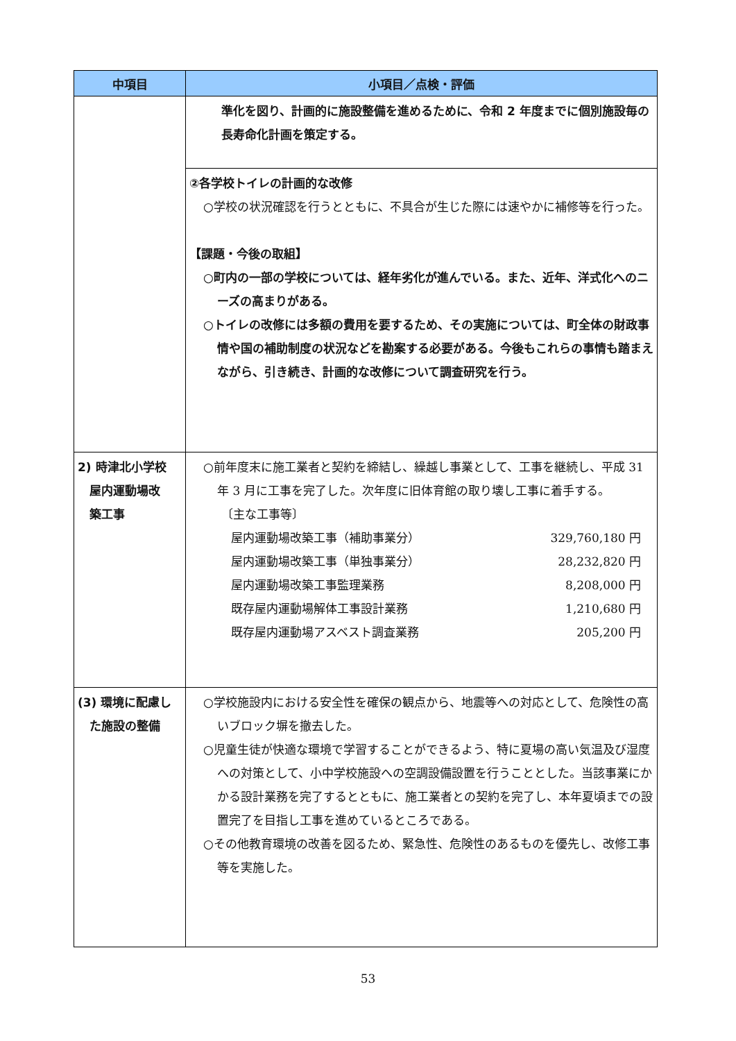| 中項目 | 小項目／点検・評価 |
| --- | --- |
| | 準化を図り、計画的に施設整備を進めるために、令和 2 年度までに個別施設毎の長寿命化計画を策定する。 |
| | ②各学校トイレの計画的な改修 ○学校の状況確認を行うとともに、不具合が生じた際には速やかに補修等を行った。 【課題・今後の取組】 ○町内の一部の学校については、経年劣化が進んでいる。また、近年、洋式化へのニーズの高まりがある。 ○トイレの改修には多額の費用を要するため、その実施については、町全体の財政事情や国の補助制度の状況などを勘案する必要がある。今後もこれらの事情も踏まえながら、引き続き、計画的な改修について調査研究を行う。 |
| 2) 時津北小学校 屋内運動場改 築工事 | ○前年度末に施工業者と契約を締結し、繰越し事業として、工事を継続し、平成 31 年 3 月に工事を完了した。次年度に旧体育館の取り壊し工事に着手する。 〔主な工事等〕 屋内運動場改築工事（補助事業分） 329,760,180 円 屋内運動場改築工事（単独事業分） 28,232,820 円 屋内運動場改築工事監理業務 8,208,000 円 既存屋内運動場解体工事設計業務 1,210,680 円 既存屋内運動場アスベスト調査業務 205,200 円 |
| (3) 環境に配慮し た施設の整備 | ○学校施設内における安全性を確保の観点から、地震等への対応として、危険性の高いブロック塀を撤去した。 ○児童生徒が快適な環境で学習することができるよう、特に夏場の高い気温及び湿度への対策として、小中学校施設への空調設備設置を行うこととした。当該事業にかかる設計業務を完了するとともに、施工業者との契約を完了し、本年夏頃までの設置完了を目指し工事を進めているところである。 ○その他教育環境の改善を図るため、緊急性、危険性のあるものを優先し、改修工事等を実施した。 |
53